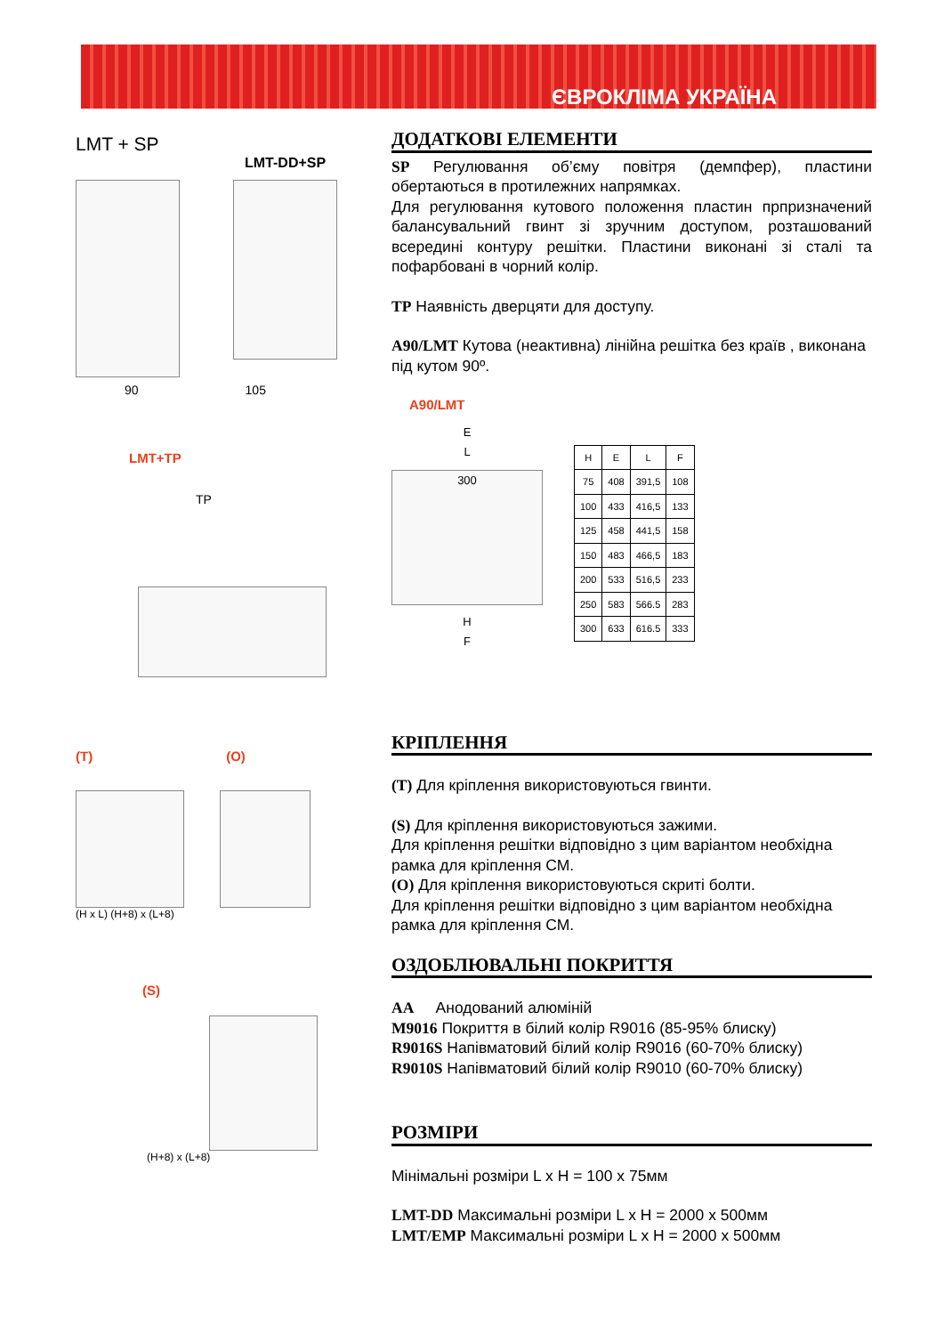ЄВРОКЛІМА УКРАЇНА
LMT + SP
LMT-DD+SP
90 105
LMT+TP
TP
(T) (O)
(H x L) (H+8) x (L+8)
(S)
(H+8) x (L+8)
ДОДАТКОВІ ЕЛЕМЕНТИ
SP Регулювання об’єму повітря (демпфер), пластини обертаються в протилежних напрямках.
Для регулювання кутового положення пластин прпризначений балансувальний гвинт зі зручним доступом, розташований всередині контуру решітки. Пластини виконані зі сталі та пофарбовані в чорний колір.
TP Наявність дверцяти для доступу.
A90/LMT Кутова (неактивна) лінійна решітка без країв , виконана під кутом 90º.
A90/LMT
E
L
300
H
F
| H | E | L | F |
| --- | --- | --- | --- |
| 75 | 408 | 391,5 | 108 |
| 100 | 433 | 416,5 | 133 |
| 125 | 458 | 441,5 | 158 |
| 150 | 483 | 466,5 | 183 |
| 200 | 533 | 516,5 | 233 |
| 250 | 583 | 566.5 | 283 |
| 300 | 633 | 616.5 | 333 |
КРІПЛЕННЯ
(T) Для кріплення використовуються гвинти.
(S) Для кріплення використовуються зажими.
Для кріплення решітки відповідно з цим варіантом необхідна рамка для кріплення СМ.
(O) Для кріплення використовуються скриті болти.
Для кріплення решітки відповідно з цим варіантом необхідна рамка для кріплення СМ.
ОЗДОБЛЮВАЛЬНІ ПОКРИТТЯ
AA Анодований алюміній
M9016 Покриття в білий колір R9016 (85-95% блиску)
R9016S Напівматовий білий колір R9016 (60-70% блиску)
R9010S Напівматовий білий колір R9010 (60-70% блиску)
РОЗМІРИ
Мінімальні розміри L x H = 100 x 75мм
LMT-DD Максимальні розміри L x H = 2000 x 500мм
LMT/EMP Максимальні розміри L x H = 2000 x 500мм